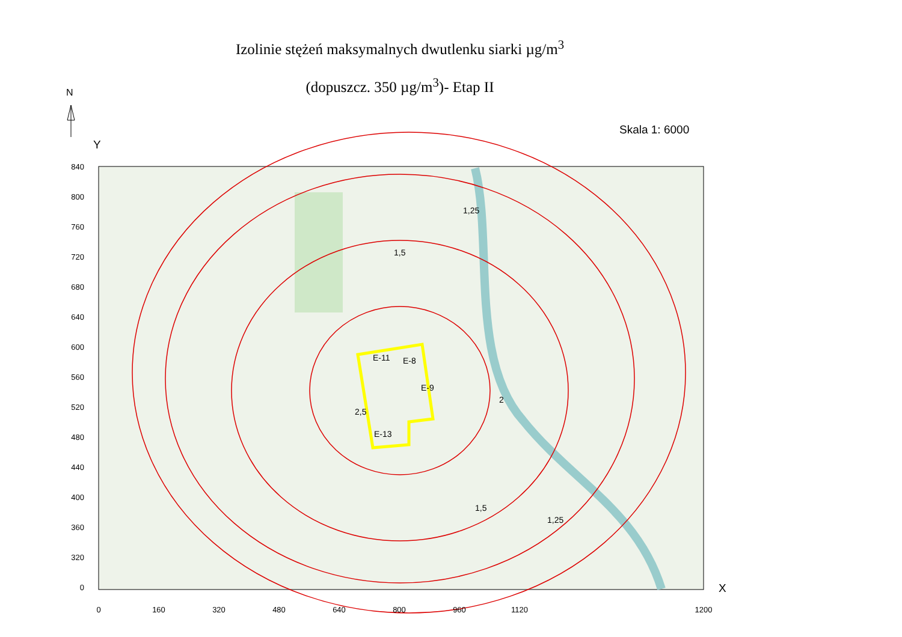Izolinie stężeń maksymalnych dwutlenku siarki µg/m<sup>3</sup>
(dopuszcz. 350 µg/m<sup>3</sup>)- Etap II N
Skala 1: 6000
Y
X
E-11
E-8
E-9
E-13
1,25
1,5
1,5
1,25
2
2,5
840
800
760
720
680
640
600
560
520
480
440
400
360
320
0
0
160
320
480
640
800
960
1120
1200